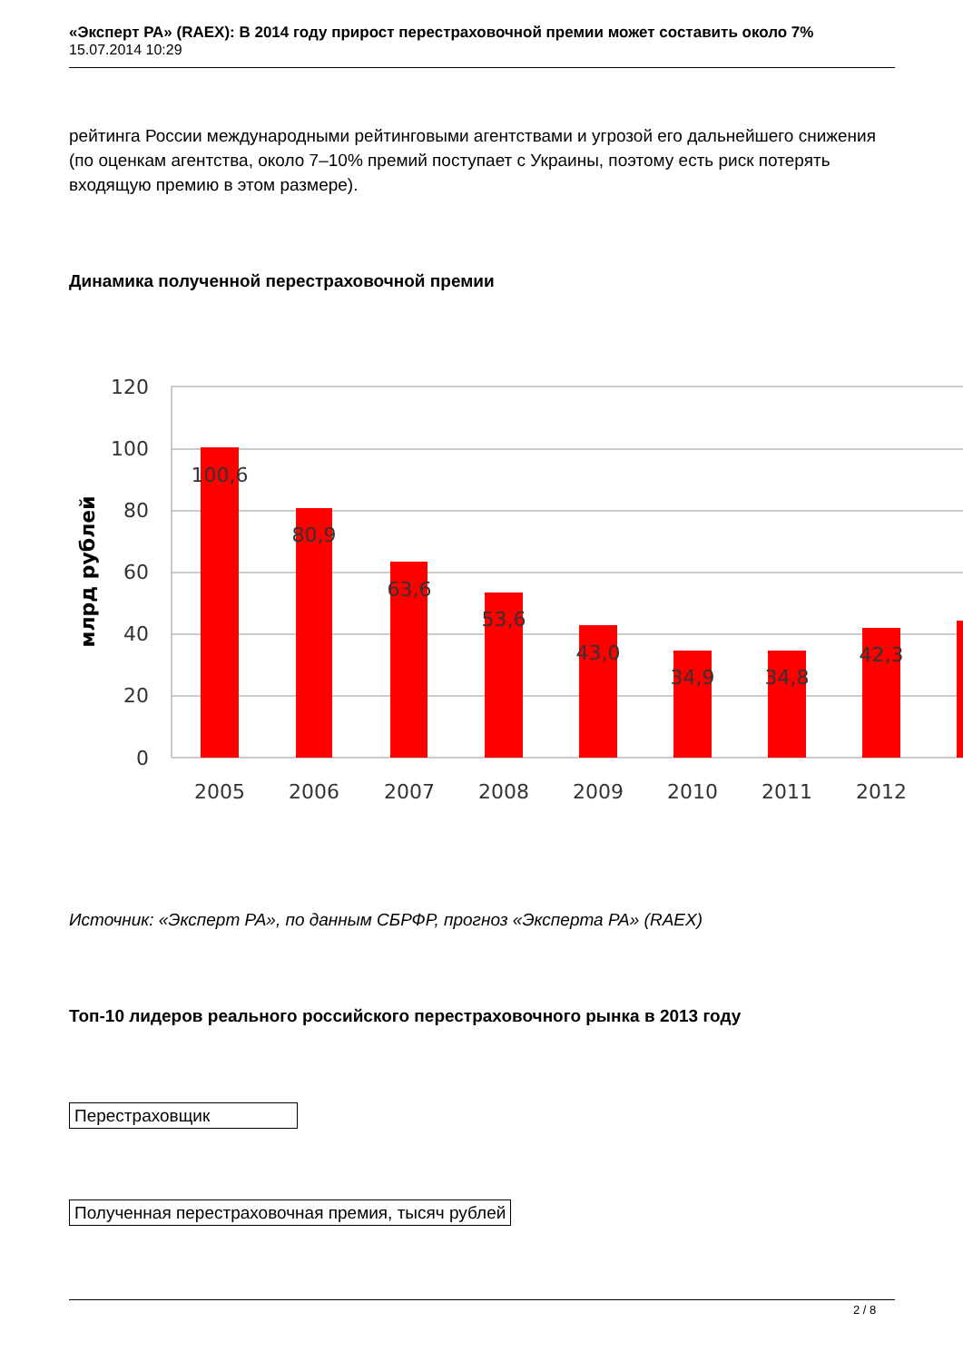«Эксперт РА» (RAEX): В 2014 году прирост перестраховочной премии может составить около 7%
15.07.2014 10:29
рейтинга России международными рейтинговыми агентствами и угрозой его дальнейшего снижения (по оценкам агентства, около 7–10% премий поступает с Украины, поэтому есть риск потерять входящую премию в этом размере).
Динамика полученной перестраховочной премии
120
100
80
60
40
20
0
млрд рублей
100,6
80,9
63,6
53,6
43,0
34,9
34,8
42,3
2005
2006
2007
2008
2009
2010
2011
2012
Источник: «Эксперт РА», по данным СБРФР, прогноз «Эксперта РА» (RAEX)
Топ-10 лидеров реального российского перестраховочного рынка в 2013 году
Перестраховщик
Полученная перестраховочная премия, тысяч рублей
2 / 8